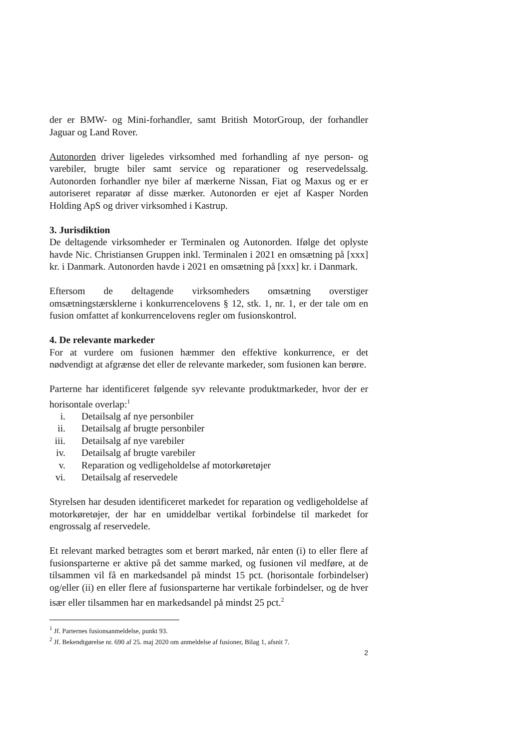der er BMW- og Mini-forhandler, samt British MotorGroup, der forhandler Jaguar og Land Rover.
Autonorden driver ligeledes virksomhed med forhandling af nye person- og varebiler, brugte biler samt service og reparationer og reservedelssalg. Autonorden forhandler nye biler af mærkerne Nissan, Fiat og Maxus og er er autoriseret reparatør af disse mærker. Autonorden er ejet af Kasper Norden Holding ApS og driver virksomhed i Kastrup.
3. Jurisdiktion
De deltagende virksomheder er Terminalen og Autonorden. Ifølge det oplyste havde Nic. Christiansen Gruppen inkl. Terminalen i 2021 en omsætning på [xxx] kr. i Danmark. Autonorden havde i 2021 en omsætning på [xxx] kr. i Danmark.
Eftersom de deltagende virksomheders omsætning overstiger omsætningstærsklerne i konkurrencelovens § 12, stk. 1, nr. 1, er der tale om en fusion omfattet af konkurrencelovens regler om fusionskontrol.
4. De relevante markeder
For at vurdere om fusionen hæmmer den effektive konkurrence, er det nødvendigt at afgrænse det eller de relevante markeder, som fusionen kan berøre.
Parterne har identificeret følgende syv relevante produktmarkeder, hvor der er horisontale overlap:<sup>1</sup>
i. Detailsalg af nye personbiler
ii. Detailsalg af brugte personbiler
iii. Detailsalg af nye varebiler
iv. Detailsalg af brugte varebiler
v. Reparation og vedligeholdelse af motorkøretøjer
vi. Detailsalg af reservedele
Styrelsen har desuden identificeret markedet for reparation og vedligeholdelse af motorkøretøjer, der har en umiddelbar vertikal forbindelse til markedet for engrossalg af reservedele.
Et relevant marked betragtes som et berørt marked, når enten (i) to eller flere af fusionsparterne er aktive på det samme marked, og fusionen vil medføre, at de tilsammen vil få en markedsandel på mindst 15 pct. (horisontale forbindelser) og/eller (ii) en eller flere af fusionsparterne har vertikale forbindelser, og de hver især eller tilsammen har en markedsandel på mindst 25 pct.<sup>2</sup>
<sup>1</sup> Jf. Parternes fusionsanmeldelse, punkt 93.
<sup>2</sup> Jf. Bekendtgørelse nr. 690 af 25. maj 2020 om anmeldelse af fusioner, Bilag 1, afsnit 7.
2